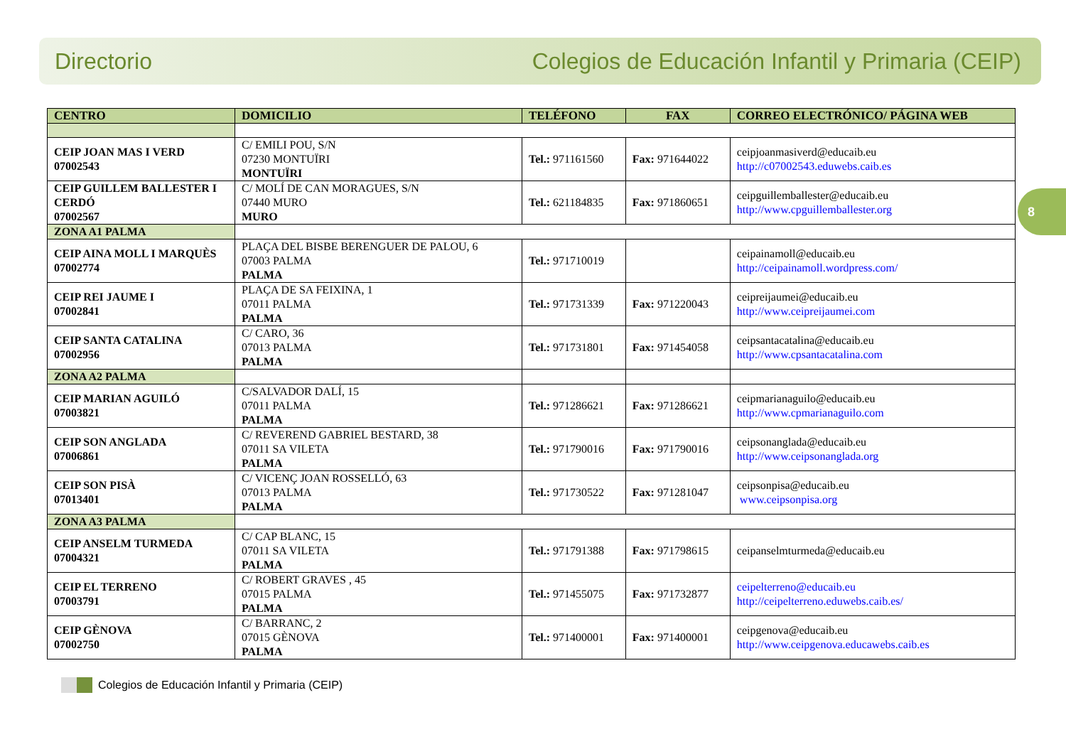Directorio Colegios de Educación Infantil y Primaria (CEIP)
8
| CENTRO | DOMICILIO | TELÉFONO | FAX | CORREO ELECTRÓNICO/ PÁGINA WEB |
| --- | --- | --- | --- | --- |
| CEIP JOAN MAS I VERD 07002543 | C/ EMILI POU, S/N 07230 MONTUÏRI MONTUÏRI | Tel.: 971161560 | Fax: 971644022 | ceipjoanmasiverd@educaib.eu http://c07002543.eduwebs.caib.es |
| CEIP GUILLEM BALLESTER I CERDÓ 07002567 | C/ MOLÍ DE CAN MORAGUES, S/N 07440 MURO MURO | Tel.: 621184835 | Fax: 971860651 | ceipguillemballester@educaib.eu http://www.cpguillemballester.org |
| ZONA A1 PALMA | | | | |
| CEIP AINA MOLL I MARQUÈS 07002774 | PLAÇA DEL BISBE BERENGUER DE PALOU, 6 07003 PALMA PALMA | Tel.: 971710019 | | ceipainamoll@educaib.eu http://ceipainamoll.wordpress.com/ |
| CEIP REI JAUME I 07002841 | PLAÇA DE SA FEIXINA, 1 07011 PALMA PALMA | Tel.: 971731339 | Fax: 971220043 | ceipreijaumei@educaib.eu http://www.ceipreijaumei.com |
| CEIP SANTA CATALINA 07002956 | C/ CARO, 36 07013 PALMA PALMA | Tel.: 971731801 | Fax: 971454058 | ceipsantacatalina@educaib.eu http://www.cpsantacatalina.com |
| ZONA A2 PALMA | | | | |
| CEIP MARIAN AGUILÓ 07003821 | C/SALVADOR DALÍ, 15 07011 PALMA PALMA | Tel.: 971286621 | Fax: 971286621 | ceipmarianaguilo@educaib.eu http://www.cpmarianaguilo.com |
| CEIP SON ANGLADA 07006861 | C/ REVEREND GABRIEL BESTARD, 38 07011 SA VILETA PALMA | Tel.: 971790016 | Fax: 971790016 | ceipsonanglada@educaib.eu http://www.ceipsonanglada.org |
| CEIP SON PISÀ 07013401 | C/ VICENÇ JOAN ROSSELLÓ, 63 07013 PALMA PALMA | Tel.: 971730522 | Fax: 971281047 | ceipsonpisa@educaib.eu www.ceipsonpisa.org |
| ZONA A3 PALMA | | | | |
| CEIP ANSELM TURMEDA 07004321 | C/ CAP BLANC, 15 07011 SA VILETA PALMA | Tel.: 971791388 | Fax: 971798615 | ceipanselmturmeda@educaib.eu |
| CEIP EL TERRENO 07003791 | C/ ROBERT GRAVES , 45 07015 PALMA PALMA | Tel.: 971455075 | Fax: 971732877 | ceipelterreno@educaib.eu http://ceipelterreno.eduwebs.caib.es/ |
| CEIP GÈNOVA 07002750 | C/ BARRANC, 2 07015 GÈNOVA PALMA | Tel.: 971400001 | Fax: 971400001 | ceipgenova@educaib.eu http://www.ceipgenova.educawebs.caib.es |
Colegios de Educación Infantil y Primaria (CEIP)